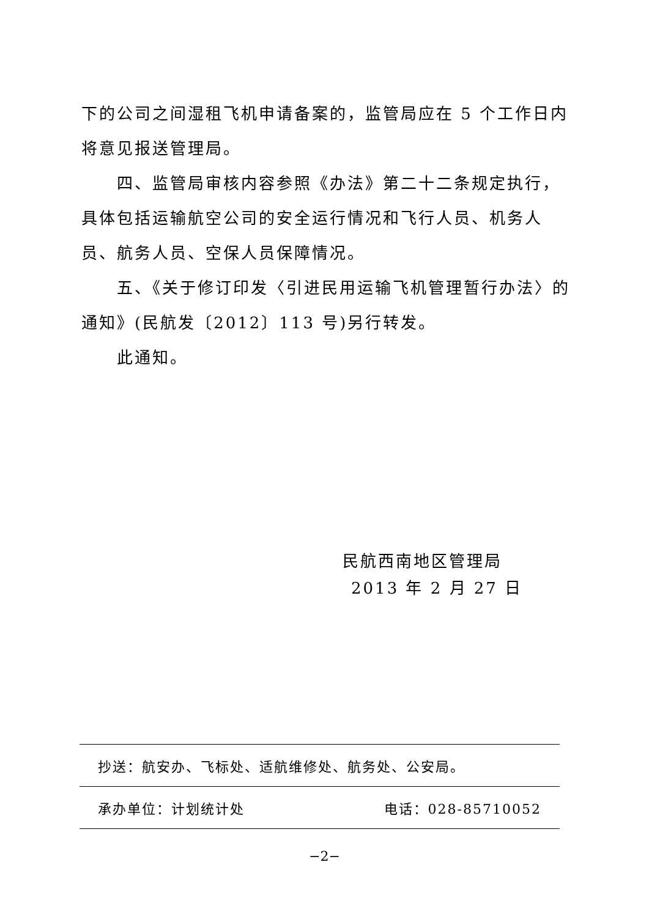下的公司之间湿租飞机申请备案的，监管局应在 5 个工作日内将意见报送管理局。
四、监管局审核内容参照《办法》第二十二条规定执行，具体包括运输航空公司的安全运行情况和飞行人员、机务人员、航务人员、空保人员保障情况。
五、《关于修订印发〈引进民用运输飞机管理暂行办法〉的通知》(民航发〔2012〕113 号)另行转发。
此通知。
民航西南地区管理局
2013 年 2 月 27 日
抄送：航安办、飞标处、适航维修处、航务处、公安局。
承办单位：计划统计处 电话：028-85710052
−2−